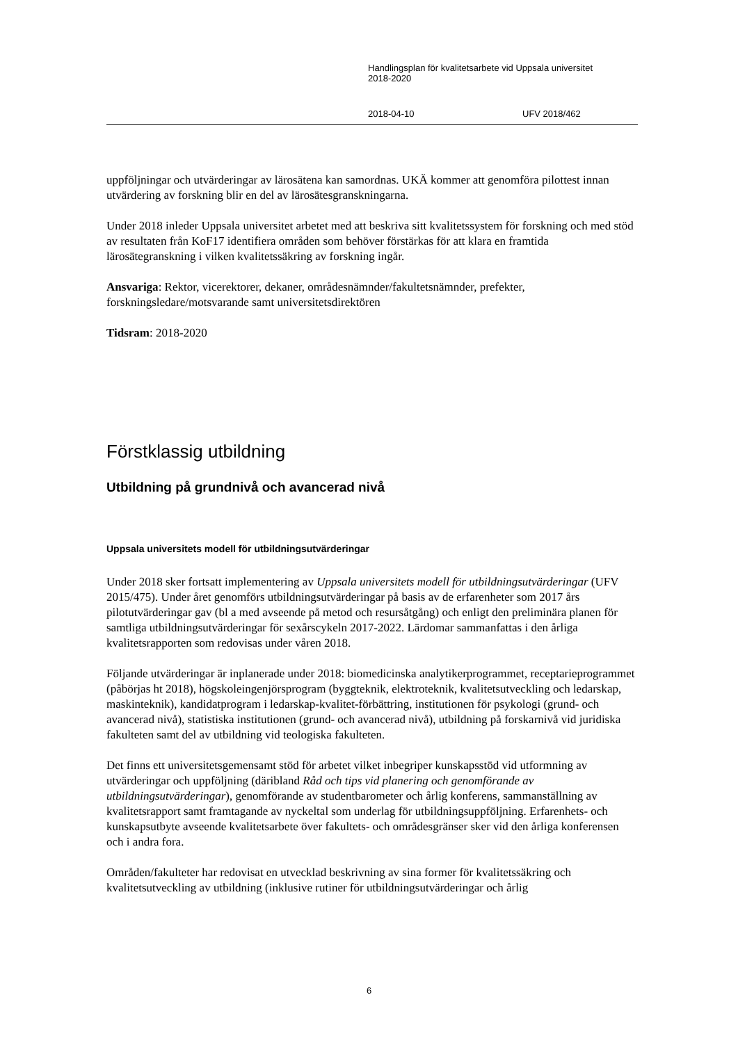Handlingsplan för kvalitetsarbete vid Uppsala universitet
2018-2020
2018-04-10 UFV 2018/462
uppföljningar och utvärderingar av lärosätena kan samordnas. UKÄ kommer att genomföra pilottest innan utvärdering av forskning blir en del av lärosätesgranskningarna.
Under 2018 inleder Uppsala universitet arbetet med att beskriva sitt kvalitetssystem för forskning och med stöd av resultaten från KoF17 identifiera områden som behöver förstärkas för att klara en framtida lärosätegranskning i vilken kvalitetssäkring av forskning ingår.
Ansvariga: Rektor, vicerektorer, dekaner, områdesnämnder/fakultetsnämnder, prefekter, forskningsledare/motsvarande samt universitetsdirektören
Tidsram: 2018-2020
Förstklassig utbildning
Utbildning på grundnivå och avancerad nivå
Uppsala universitets modell för utbildningsutvärderingar
Under 2018 sker fortsatt implementering av Uppsala universitets modell för utbildningsutvärderingar (UFV 2015/475). Under året genomförs utbildningsutvärderingar på basis av de erfarenheter som 2017 års pilotutvärderingar gav (bl a med avseende på metod och resursåtgång) och enligt den preliminära planen för samtliga utbildningsutvärderingar för sexårscykeln 2017-2022. Lärdomar sammanfattas i den årliga kvalitetsrapporten som redovisas under våren 2018.
Följande utvärderingar är inplanerade under 2018: biomedicinska analytikerprogrammet, receptarieprogrammet (påbörjas ht 2018), högskoleingenjörsprogram (byggteknik, elektroteknik, kvalitetsutveckling och ledarskap, maskinteknik), kandidatprogram i ledarskap-kvalitet-förbättring, institutionen för psykologi (grund- och avancerad nivå), statistiska institutionen (grund- och avancerad nivå), utbildning på forskarnivå vid juridiska fakulteten samt del av utbildning vid teologiska fakulteten.
Det finns ett universitetsgemensamt stöd för arbetet vilket inbegriper kunskapsstöd vid utformning av utvärderingar och uppföljning (däribland Råd och tips vid planering och genomförande av utbildningsutvärderingar), genomförande av studentbarometer och årlig konferens, sammanställning av kvalitetsrapport samt framtagande av nyckeltal som underlag för utbildningsuppföljning. Erfarenhets- och kunskapsutbyte avseende kvalitetsarbete över fakultets- och områdesgränser sker vid den årliga konferensen och i andra fora.
Områden/fakulteter har redovisat en utvecklad beskrivning av sina former för kvalitetssäkring och kvalitetsutveckling av utbildning (inklusive rutiner för utbildningsutvärderingar och årlig
6